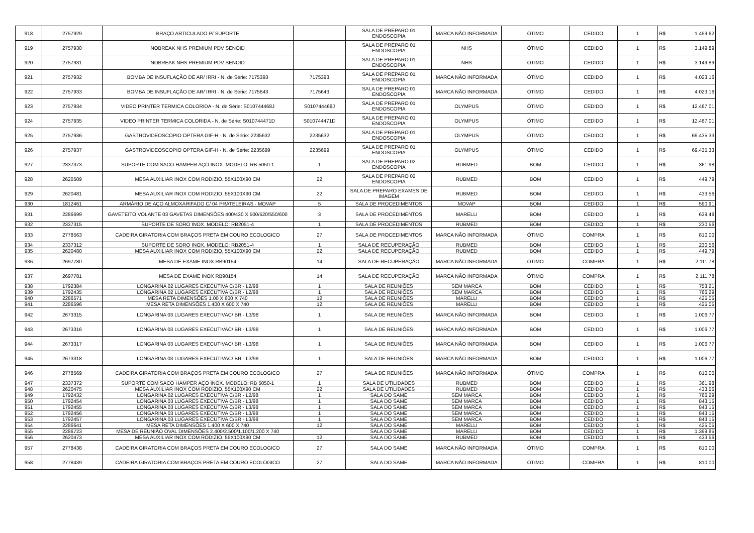| 918 | 2757929 | BRAÇO ARTICULADO P/ SUPORTE | | SALA DE PREPARO 01 ENDOSCOPIA | MARCA NÃO INFORMADA | ÓTIMO | CEDIDO | 1 | R$ | 1.459,62 |
| 919 | 2757930 | NOBREAK NHS PREMIUM PDV SENOID | | SALA DE PREPARO 01 ENDOSCOPIA | NHS | ÓTIMO | CEDIDO | 1 | R$ | 3.149,89 |
| 920 | 2757931 | NOBREAK NHS PREMIUM PDV SENOID | | SALA DE PREPARO 01 ENDOSCOPIA | NHS | ÓTIMO | CEDIDO | 1 | R$ | 3.149,89 |
| 921 | 2757932 | BOMBA DE INSUFLAÇÃO DE AR/ IRRI - N. de Série: 7175393 | 7175393 | SALA DE PREPARO 01 ENDOSCOPIA | MARCA NÃO INFORMADA | ÓTIMO | CEDIDO | 1 | R$ | 4.023,16 |
| 922 | 2757933 | BOMBA DE INSUFLAÇÃO DE AR/ IRRI - N. de Série: 7175643 | 7175643 | SALA DE PREPARO 01 ENDOSCOPIA | MARCA NÃO INFORMADA | ÓTIMO | CEDIDO | 1 | R$ | 4.023,16 |
| 923 | 2757934 | VIDEO PRINTER TERMICA COLORIDA - N. de Série: S010744468J | S010744468J | SALA DE PREPARO 01 ENDOSCOPIA | OLYMPUS | ÓTIMO | CEDIDO | 1 | R$ | 12.467,01 |
| 924 | 2757935 | VIDEO PRINTER TERMICA COLORIDA - N. de Série: S010744471D | S010744471D | SALA DE PREPARO 01 ENDOSCOPIA | OLYMPUS | ÓTIMO | CEDIDO | 1 | R$ | 12.467,01 |
| 925 | 2757936 | GASTROVIDEOSCOPIO OPTERA GIF-H - N. de Série: 2235632 | 2235632 | SALA DE PREPARO 01 ENDOSCOPIA | OLYMPUS | ÓTIMO | CEDIDO | 1 | R$ | 69.435,33 |
| 926 | 2757937 | GASTROVIDEOSCOPIO OPTERA GIF-H - N. de Série: 2235699 | 2235699 | SALA DE PREPARO 01 ENDOSCOPIA | OLYMPUS | ÓTIMO | CEDIDO | 1 | R$ | 69.435,33 |
| 927 | 2337373 | SUPORTE COM SACO HAMPER AÇO INOX. MODELO: RB 5050-1 | 1 | SALA DE PREPARO 02 ENDOSCOPIA | RUBMED | BOM | CEDIDO | 1 | R$ | 361,98 |
| 928 | 2620509 | MESA AUXILIAR INOX COM RODIZIO. 55X100X90 CM | 22 | SALA DE PREPARO 02 ENDOSCOPIA | RUBMED | BOM | CEDIDO | 1 | R$ | 449,79 |
| 929 | 2620481 | MESA AUXILIAR INOX COM RODIZIO. 55X100X90 CM | 22 | SALA DE PREPARO EXAMES DE IMAGEM | RUBMED | BOM | CEDIDO | 1 | R$ | 433,56 |
| 930 | 1812461 | ARMÁRIO DE AÇO ALMOXARIFADO C/ 04 PRATELEIRAS - MOVAP | 5 | SALA DE PROCEDIMENTOS | MOVAP | BOM | CEDIDO | 1 | R$ | 590,91 |
| 931 | 2286699 | GAVETEITO VOLANTE 03 GAVETAS DIMENSÕES 400/430 X 500/520/550/600 | 3 | SALA DE PROCEDIMENTOS | MARELLI | BOM | CEDIDO | 1 | R$ | 639,48 |
| 932 | 2337315 | SUPORTE DE SORO INOX. MODELO: RB2051-4 | 1 | SALA DE PROCEDIMENTOS | RUBMED | BOM | CEDIDO | 1 | R$ | 230,56 |
| 933 | 2778563 | CADEIRA GIRATORIA COM BRAÇOS PRETA EM COURO ECOLOGICO | 27 | SALA DE PROCEDIMENTOS | MARCA NÃO INFORMADA | ÓTIMO | COMPRA | 1 | R$ | 810,00 |
| 934 | 2337312 | SUPORTE DE SORO INOX. MODELO: RB2051-4 | 1 | SALA DE RECUPERAÇÃO | RUBMED | BOM | CEDIDO | 1 | R$ | 230,56 |
| 935 | 2620480 | MESA AUXILIAR INOX COM RODIZIO. 55X100X90 CM | 22 | SALA DE RECUPERAÇÃO | RUBMED | BOM | CEDIDO | 1 | R$ | 449,79 |
| 936 | 2697780 | MESA DE EXAME INOX RB90154 | 14 | SALA DE RECUPERAÇÃO | MARCA NÃO INFORMADA | ÓTIMO | COMPRA | 1 | R$ | 2.111,78 |
| 937 | 2697781 | MESA DE EXAME INOX RB90154 | 14 | SALA DE RECUPERAÇÃO | MARCA NÃO INFORMADA | ÓTIMO | COMPRA | 1 | R$ | 2.111,78 |
| 938 | 1792384 | LONGARINA 02 LUGARES EXECUTIVA C/BR - L2/98 | 1 | SALA DE REUNIÕES | SEM MARCA | BOM | CEDIDO | 1 | R$ | 753,21 |
| 939 | 1792435 | LONGARINA 02 LUGARES EXECUTIVA C/BR - L2/98 | 1 | SALA DE REUNIÕES | SEM MARCA | BOM | CEDIDO | 1 | R$ | 766,29 |
| 940 | 2286571 | MESA RETA DIMENSÕES 1.00 X 600 X 740 | 12 | SALA DE REUNIÕES | MARELLI | BOM | CEDIDO | 1 | R$ | 425,05 |
| 941 | 2286596 | MESA RETA DIMENSÕES 1.400 X 600 X 740 | 12 | SALA DE REUNIÕES | MARELLI | BOM | CEDIDO | 1 | R$ | 425,05 |
| 942 | 2673315 | LONGARINA 03 LUGARES EXECUTIVAC/ BR - L3/98 | 1 | SALA DE REUNIÕES | MARCA NÃO INFORMADA | BOM | CEDIDO | 1 | R$ | 1.006,77 |
| 943 | 2673316 | LONGARINA 03 LUGARES EXECUTIVAC/ BR - L3/98 | 1 | SALA DE REUNIÕES | MARCA NÃO INFORMADA | BOM | CEDIDO | 1 | R$ | 1.006,77 |
| 944 | 2673317 | LONGARINA 03 LUGARES EXECUTIVAC/ BR - L3/98 | 1 | SALA DE REUNIÕES | MARCA NÃO INFORMADA | BOM | CEDIDO | 1 | R$ | 1.006,77 |
| 945 | 2673318 | LONGARINA 03 LUGARES EXECUTIVAC/ BR - L3/98 | 1 | SALA DE REUNIÕES | MARCA NÃO INFORMADA | BOM | CEDIDO | 1 | R$ | 1.006,77 |
| 946 | 2778569 | CADEIRA GIRATORIA COM BRAÇOS PRETA EM COURO ECOLOGICO | 27 | SALA DE REUNIÕES | MARCA NÃO INFORMADA | ÓTIMO | COMPRA | 1 | R$ | 810,00 |
| 947 | 2337372 | SUPORTE COM SACO HAMPER AÇO INOX. MODELO: RB 5050-1 | 1 | SALA DE UTILIDADES | RUBMED | BOM | CEDIDO | 1 | R$ | 361,98 |
| 948 | 2620475 | MESA AUXILIAR INOX COM RODIZIO. 55X100X90 CM | 22 | SALA DE UTILIDADES | RUBMED | BOM | CEDIDO | 1 | R$ | 433,56 |
| 949 | 1792432 | LONGARINA 02 LUGARES EXECUTIVA C/BR - L2/98 | 1 | SALA DO SAME | SEM MARCA | BOM | CEDIDO | 1 | R$ | 766,29 |
| 950 | 1792454 | LONGARINA 03 LUGARES EXECUTIVA C/BR - L3/98 | 1 | SALA DO SAME | SEM MARCA | BOM | CEDIDO | 1 | R$ | 843,15 |
| 951 | 1792455 | LONGARINA 03 LUGARES EXECUTIVA C/BR - L3/98 | 1 | SALA DO SAME | SEM MARCA | BOM | CEDIDO | 1 | R$ | 843,15 |
| 952 | 1792456 | LONGARINA 03 LUGARES EXECUTIVA C/BR - L3/98 | 1 | SALA DO SAME | SEM MARCA | BOM | CEDIDO | 1 | R$ | 843,15 |
| 953 | 1792457 | LONGARINA 03 LUGARES EXECUTIVA C/BR - L3/98 | 1 | SALA DO SAME | SEM MARCA | BOM | CEDIDO | 1 | R$ | 843,15 |
| 954 | 2286641 | MESA RETA DIMENSÕES 1.400 X 600 X 740 | 12 | SALA DO SAME | MARELLI | BOM | CEDIDO | 1 | R$ | 425,05 |
| 955 | 2286723 | MESA DE REUNIÃO OVAL DIMENSÕES 2.400/2.500/1.100/1.200 X 740 | | SALA DO SAME | MARELLI | BOM | CEDIDO | 1 | R$ | 1.399,85 |
| 956 | 2620473 | MESA AUXILIAR INOX COM RODIZIO. 55X100X90 CM | 12 | SALA DO SAME | RUBMED | BOM | CEDIDO | 1 | R$ | 433,56 |
| 957 | 2778438 | CADEIRA GIRATORIA COM BRAÇOS PRETA EM COURO ECOLOGICO | 27 | SALA DO SAME | MARCA NÃO INFORMADA | ÓTIMO | COMPRA | 1 | R$ | 810,00 |
| 958 | 2778439 | CADEIRA GIRATORIA COM BRAÇOS PRETA EM COURO ECOLOGICO | 27 | SALA DO SAME | MARCA NÃO INFORMADA | ÓTIMO | COMPRA | 1 | R$ | 810,00 |